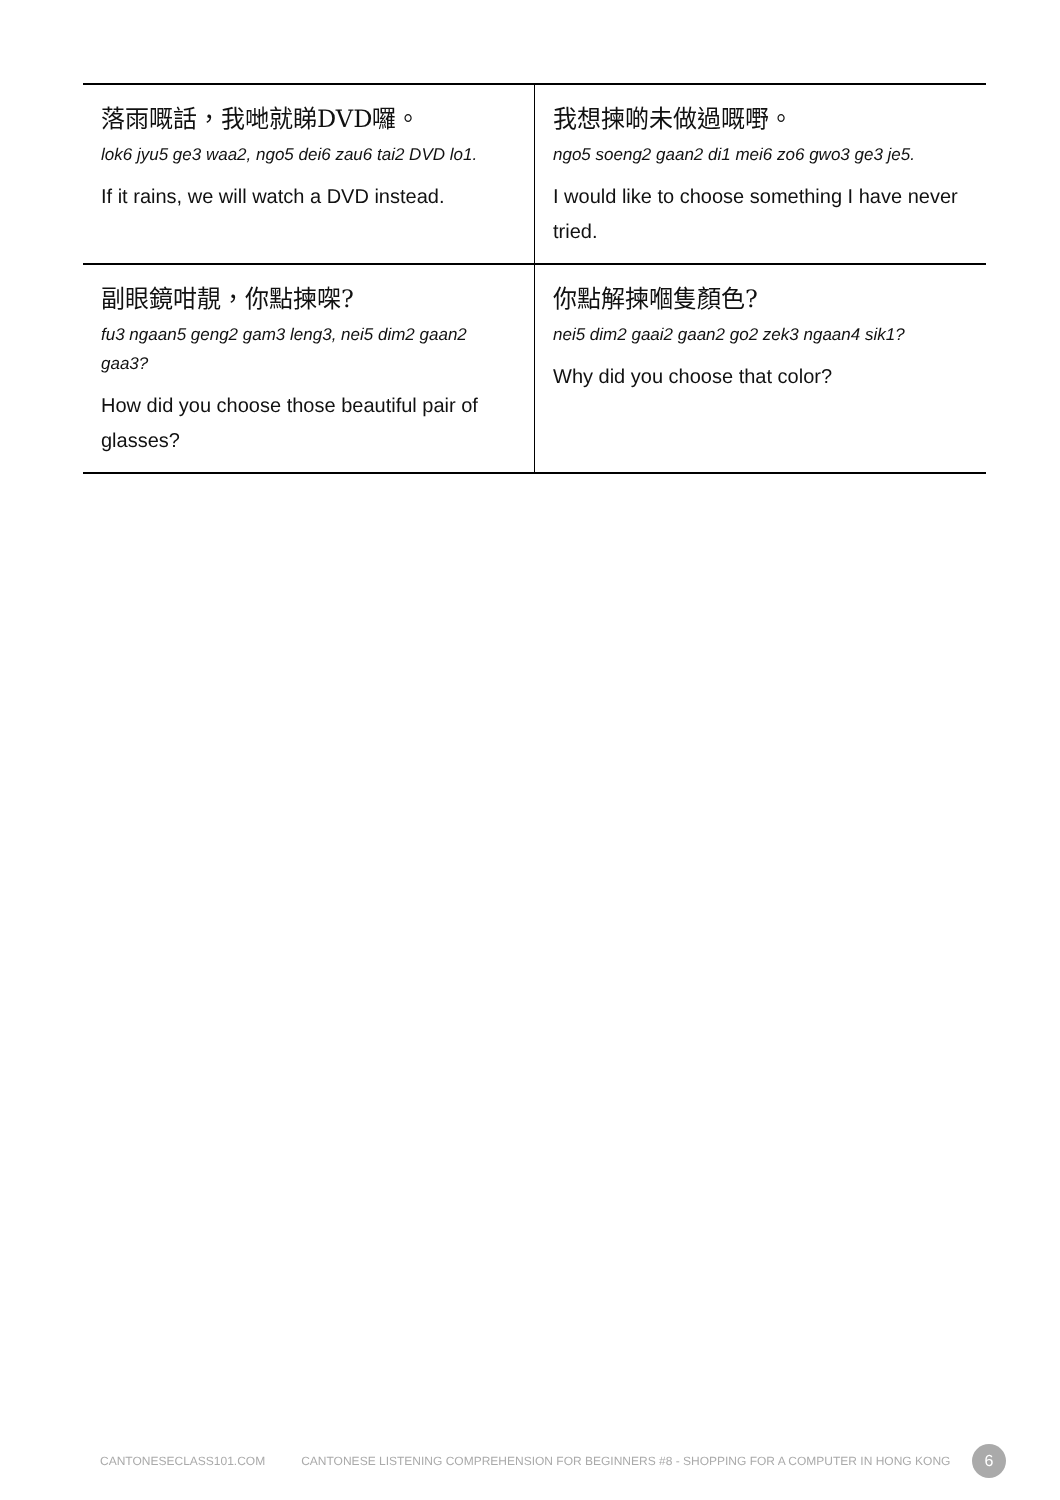| 落雨嘅話，我哋就睇DVD囉。 lok6 jyu5 ge3 waa2, ngo5 dei6 zau6 tai2 DVD lo1. If it rains, we will watch a DVD instead. | 我想揀啲未做過嘅嘢。 ngo5 soeng2 gaan2 di1 mei6 zo6 gwo3 ge3 je5. I would like to choose something I have never tried. |
| 副眼鏡咁靚，你點揀㗎? fu3 ngaan5 geng2 gam3 leng3, nei5 dim2 gaan2 gaa3? How did you choose those beautiful pair of glasses? | 你點解揀嗰隻顏色? nei5 dim2 gaai2 gaan2 go2 zek3 ngaan4 sik1? Why did you choose that color? |
CANTONESECLASS101.COM CANTONESE LISTENING COMPREHENSION FOR BEGINNERS #8 - SHOPPING FOR A COMPUTER IN HONG KONG 6